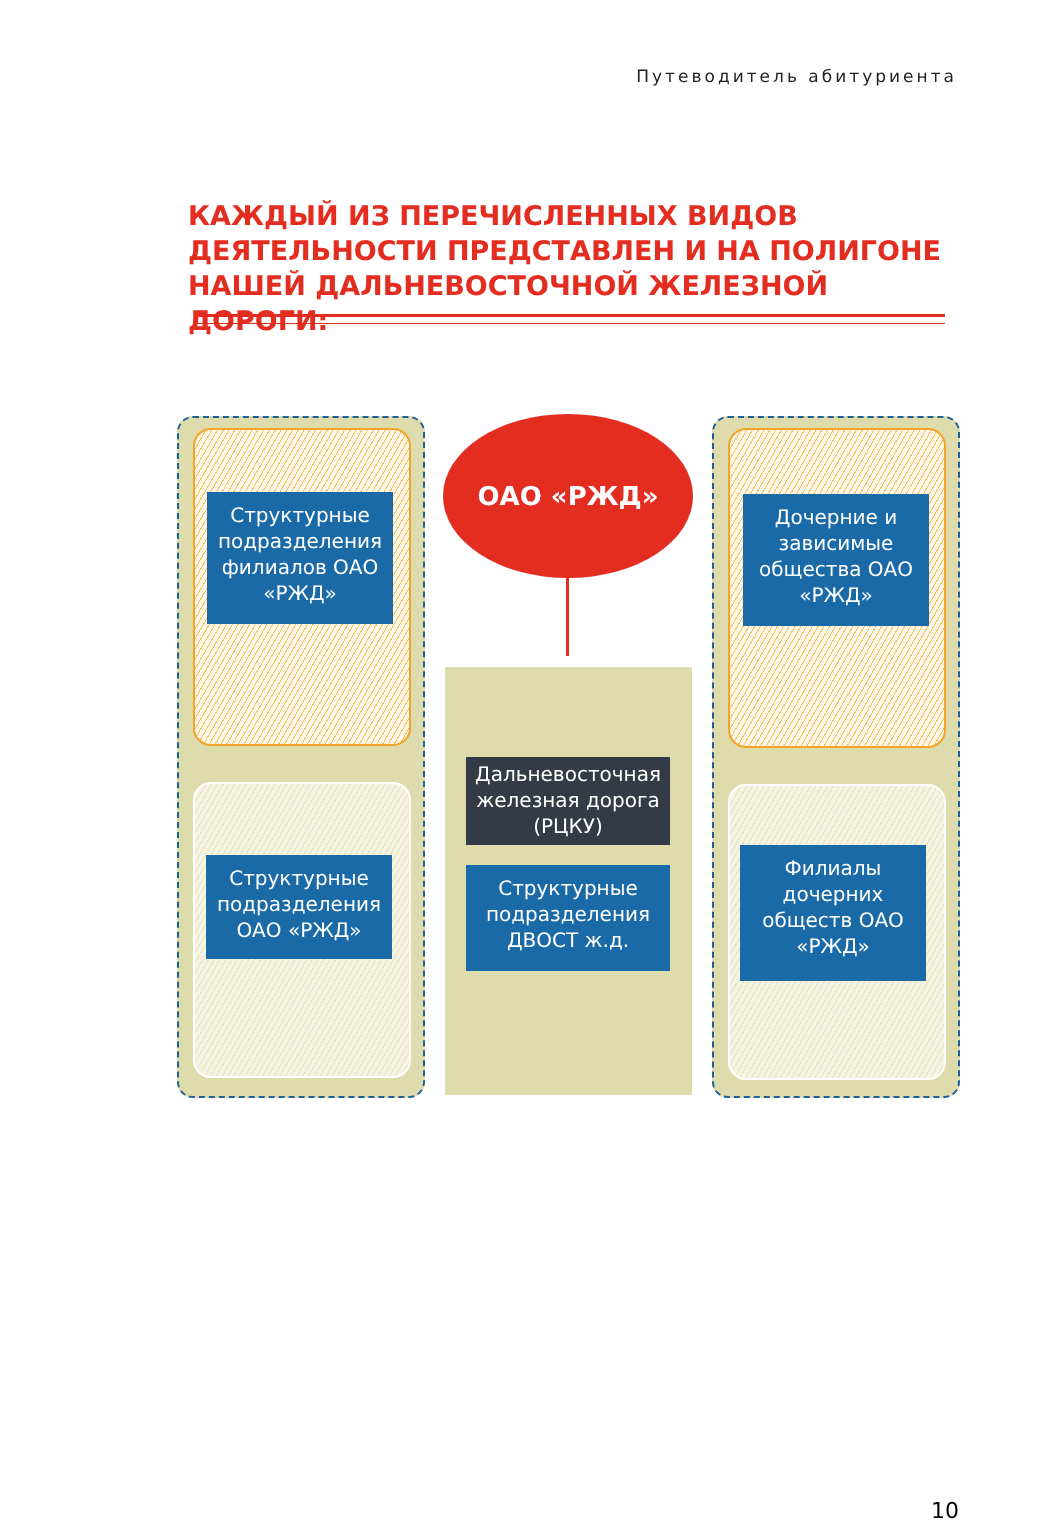Путеводитель абитуриента
КАЖДЫЙ ИЗ ПЕРЕЧИСЛЕННЫХ ВИДОВ ДЕЯТЕЛЬНОСТИ ПРЕДСТАВЛЕН И НА ПОЛИГОНЕ НАШЕЙ ДАЛЬНЕВОСТОЧНОЙ ЖЕЛЕЗНОЙ ДОРОГИ:
ОАО «РЖД»
Структурные подразделения филиалов ОАО «РЖД»
Дочерние и зависимые общества ОАО «РЖД»
Дальневосточная железная дорога (РЦКУ)
Структурные подразделения ОАО «РЖД»
Структурные подразделения ДВОСТ ж.д.
Филиалы дочерних обществ ОАО «РЖД»
10